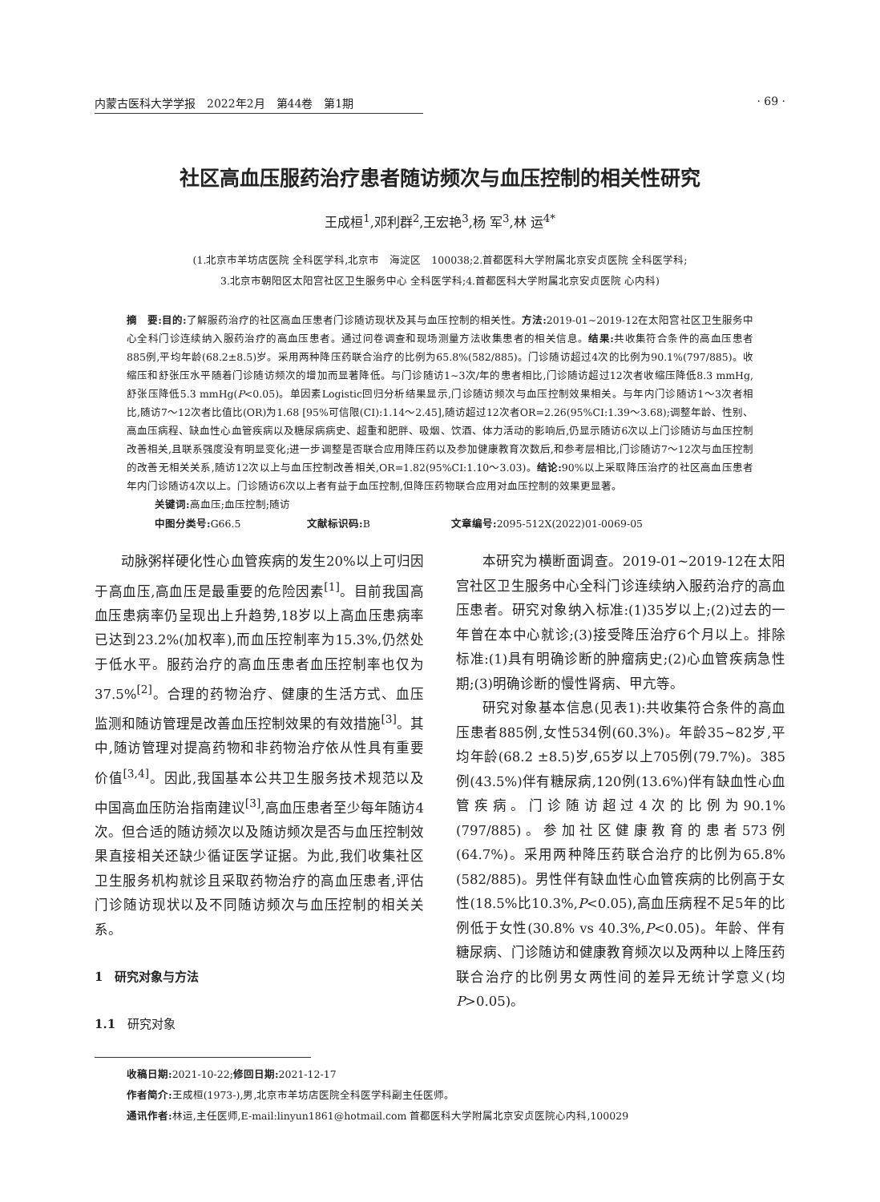内蒙古医科大学学报　2022年2月　第44卷　第1期 · 69 ·
社区高血压服药治疗患者随访频次与血压控制的相关性研究
王成桓<sup>1</sup>,邓利群<sup>2</sup>,王宏艳<sup>3</sup>,杨 军<sup>3</sup>,林 运<sup>4*</sup>
(1.北京市羊坊店医院 全科医学科,北京市　海淀区　100038;2.首都医科大学附属北京安贞医院 全科医学科;
3.北京市朝阳区太阳宫社区卫生服务中心 全科医学科;4.首都医科大学附属北京安贞医院 心内科)
摘　要: 目的: 了解服药治疗的社区高血压患者门诊随访现状及其与血压控制的相关性。方法: 2019-01~2019-12在太阳宫社区卫生服务中心全科门诊连续纳入服药治疗的高血压患者。通过问卷调查和现场测量方法收集患者的相关信息。结果: 共收集符合条件的高血压患者885例,平均年龄(68.2±8.5)岁。采用两种降压药联合治疗的比例为65.8%(582/885)。门诊随访超过4次的比例为90.1%(797/885)。收缩压和舒张压水平随着门诊随访频次的增加而显著降低。与门诊随访1~3次/年的患者相比,门诊随访超过12次者收缩压降低8.3 mmHg,舒张压降低5.3 mmHg(P<0.05)。单因素Logistic回归分析结果显示,门诊随访频次与血压控制效果相关。与年内门诊随访1～3次者相比,随访7～12次者比值比(OR)为1.68 [95%可信限(CI):1.14～2.45],随访超过12次者OR=2.26(95%CI:1.39～3.68);调整年龄、性别、高血压病程、缺血性心血管疾病以及糖尿病病史、超重和肥胖、吸烟、饮酒、体力活动的影响后,仍显示随访6次以上门诊随访与血压控制改善相关,且联系强度没有明显变化;进一步调整是否联合应用降压药以及参加健康教育次数后,和参考层相比,门诊随访7～12次与血压控制的改善无相关关系,随访12次以上与血压控制改善相关,OR=1.82(95%CI:1.10～3.03)。结论: 90%以上采取降压治疗的社区高血压患者年内门诊随访4次以上。门诊随访6次以上者有益于血压控制,但降压药物联合应用对血压控制的效果更显著。
关键词: 高血压;血压控制;随访
中图分类号: G66.5 文献标识码: B 文章编号: 2095-512X(2022)01-0069-05
动脉粥样硬化性心血管疾病的发生20%以上可归因于高血压,高血压是最重要的危险因素<sup>[1]</sup>。目前我国高血压患病率仍呈现出上升趋势,18岁以上高血压患病率已达到23.2%(加权率),而血压控制率为15.3%,仍然处于低水平。服药治疗的高血压患者血压控制率也仅为37.5%<sup>[2]</sup>。合理的药物治疗、健康的生活方式、血压监测和随访管理是改善血压控制效果的有效措施<sup>[3]</sup>。其中,随访管理对提高药物和非药物治疗依从性具有重要价值<sup>[3,4]</sup>。因此,我国基本公共卫生服务技术规范以及中国高血压防治指南建议<sup>[3]</sup>,高血压患者至少每年随访4次。但合适的随访频次以及随访频次是否与血压控制效果直接相关还缺少循证医学证据。为此,我们收集社区卫生服务机构就诊且采取药物治疗的高血压患者,评估门诊随访现状以及不同随访频次与血压控制的相关关系。
1　研究对象与方法
1.1　研究对象
本研究为横断面调查。2019-01~2019-12在太阳宫社区卫生服务中心全科门诊连续纳入服药治疗的高血压患者。研究对象纳入标准:(1)35岁以上;(2)过去的一年曾在本中心就诊;(3)接受降压治疗6个月以上。排除标准:(1)具有明确诊断的肿瘤病史;(2)心血管疾病急性期;(3)明确诊断的慢性肾病、甲亢等。
研究对象基本信息(见表1):共收集符合条件的高血压患者885例,女性534例(60.3%)。年龄35~82岁,平均年龄(68.2 ±8.5)岁,65岁以上705例(79.7%)。385例(43.5%)伴有糖尿病,120例(13.6%)伴有缺血性心血管疾病。门诊随访超过4次的比例为90.1%(797/885)。参加社区健康教育的患者573例(64.7%)。采用两种降压药联合治疗的比例为65.8%(582/885)。男性伴有缺血性心血管疾病的比例高于女性(18.5%比10.3%,P<0.05),高血压病程不足5年的比例低于女性(30.8% vs 40.3%,P<0.05)。年龄、伴有糖尿病、门诊随访和健康教育频次以及两种以上降压药联合治疗的比例男女两性间的差异无统计学意义(均P>0.05)。
收稿日期: 2021-10-22;修回日期: 2021-12-17
作者简介: 王成桓(1973-),男,北京市羊坊店医院全科医学科副主任医师。
通讯作者: 林运,主任医师,E-mail:linyun1861@hotmail.com 首都医科大学附属北京安贞医院心内科,100029